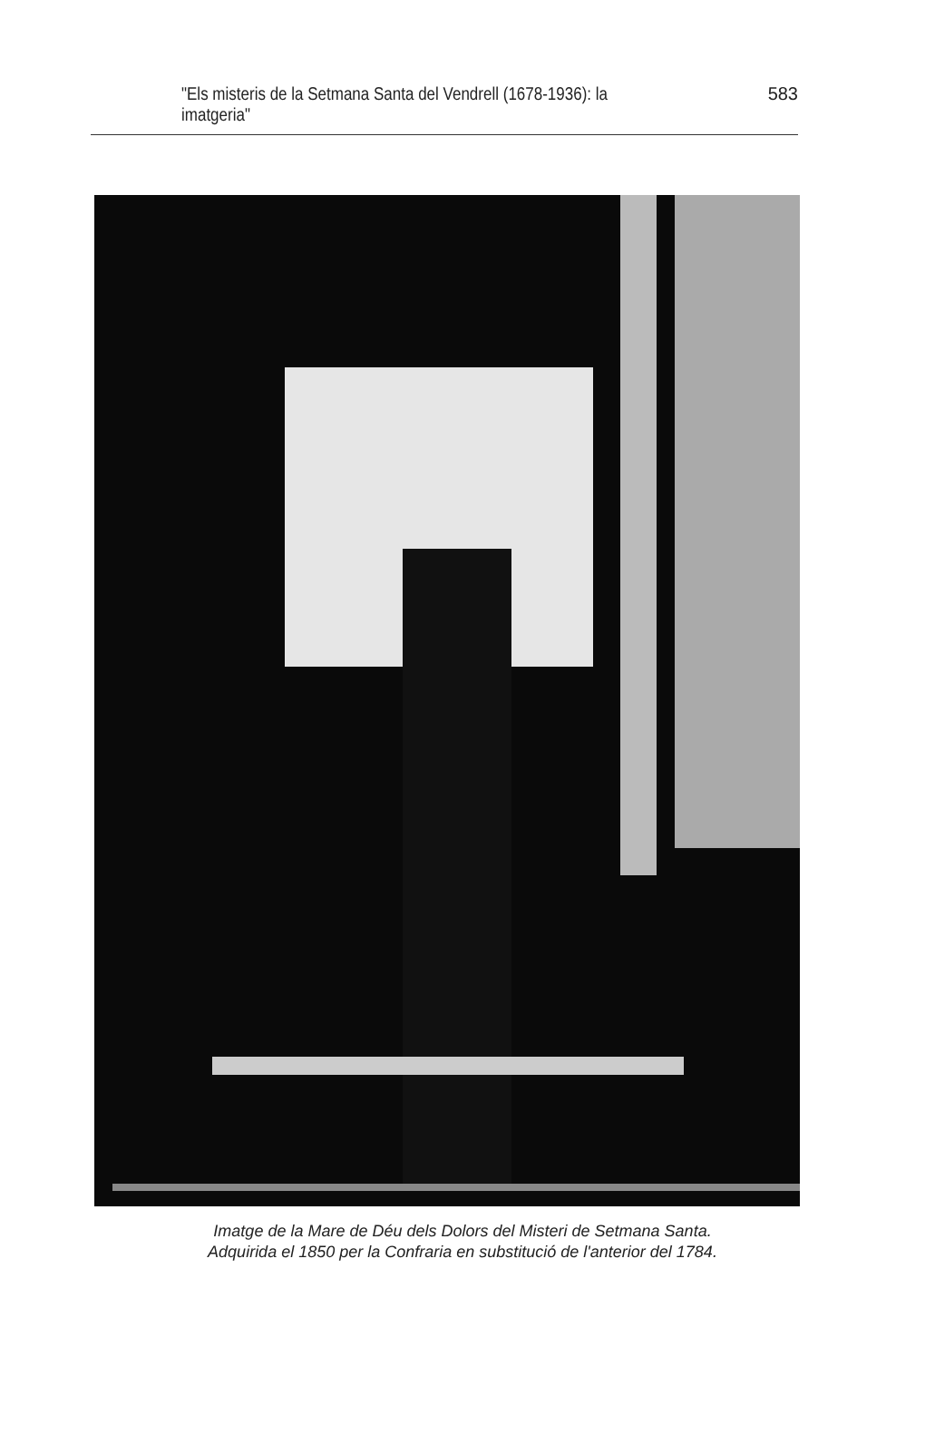"Els misteris de la Setmana Santa del Vendrell (1678-1936): la imatgeria" 583
Imatge de la Mare de Déu dels Dolors del Misteri de Setmana Santa.
Adquirida el 1850 per la Confraria en substitució de l'anterior del 1784.